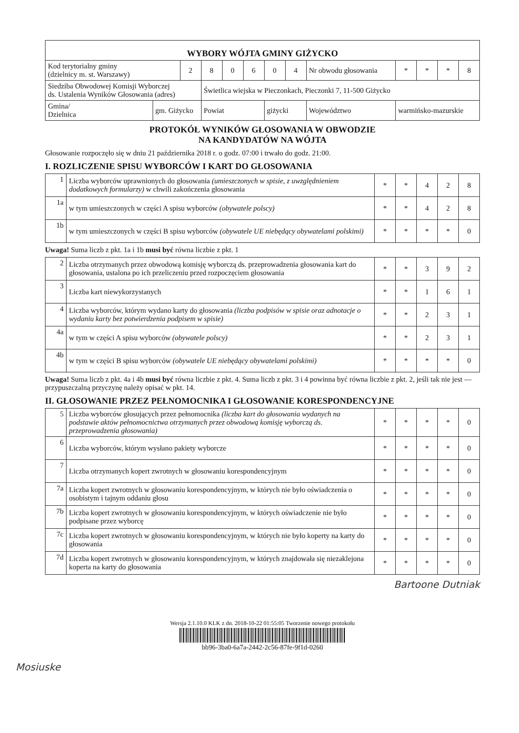| WYBORY WÓJTA GMINY GIŻYCKO | | | | | | | | | | | | | |
| Kod terytorialny gminy (dzielnicy m. st. Warszawy) | | 2 | 8 | 0 | 6 | 0 | 4 | Nr obwodu głosowania | | * | * | * | 8 |
| Siedziba Obwodowej Komisji Wyborczej ds. Ustalenia Wyników Głosowania (adres) | | | Świetlica wiejska w Pieczonkach, Pieczonki 7, 11-500 Giżycko | | | | | | | | | | |
| Gmina/ Dzielnica | gm. Giżycko | | Powiat | | | giżycki | | | Województwo | warmińsko-mazurskie | | | |
PROTOKÓŁ WYNIKÓW GŁOSOWANIA W OBWODZIE
NA KANDYDATÓW NA WÓJTA
Głosowanie rozpoczęło się w dniu 21 października 2018 r. o godz. 07:00 i trwało do godz. 21:00.
I. ROZLICZENIE SPISU WYBORCÓW I KART DO GŁOSOWANIA
| 1 | Liczba wyborców uprawnionych do głosowania (umieszczonych w spisie, z uwzględnieniem dodatkowych formularzy) w chwili zakończenia głosowania | * | * | 4 | 2 | 8 |
| 1a | w tym umieszczonych w części A spisu wyborców (obywatele polscy) | * | * | 4 | 2 | 8 |
| 1b | w tym umieszczonych w części B spisu wyborców (obywatele UE niebędący obywatelami polskimi) | * | * | * | * | 0 |
Uwaga! Suma liczb z pkt. 1a i 1b musi być równa liczbie z pkt. 1
| 2 | Liczba otrzymanych przez obwodową komisję wyborczą ds. przeprowadzenia głosowania kart do głosowania, ustalona po ich przeliczeniu przed rozpoczęciem głosowania | * | * | 3 | 9 | 2 |
| 3 | Liczba kart niewykorzystanych | * | * | 1 | 6 | 1 |
| 4 | Liczba wyborców, którym wydano karty do głosowania (liczba podpisów w spisie oraz adnotacje o wydaniu karty bez potwierdzenia podpisem w spisie) | * | * | 2 | 3 | 1 |
| 4a | w tym w części A spisu wyborców (obywatele polscy) | * | * | 2 | 3 | 1 |
| 4b | w tym w części B spisu wyborców (obywatele UE niebędący obywatelami polskimi) | * | * | * | * | 0 |
Uwaga! Suma liczb z pkt. 4a i 4b musi być równa liczbie z pkt. 4. Suma liczb z pkt. 3 i 4 powinna być równa liczbie z pkt. 2, jeśli tak nie jest — przypuszczalną przyczynę należy opisać w pkt. 14.
II. GŁOSOWANIE PRZEZ PEŁNOMOCNIKA I GŁOSOWANIE KORESPONDENCYJNE
| 5 | Liczba wyborców głosujących przez pełnomocnika (liczba kart do głosowania wydanych na podstawie aktów pełnomocnictwa otrzymanych przez obwodową komisję wyborczą ds. przeprowadzenia głosowania) | * | * | * | * | 0 |
| 6 | Liczba wyborców, którym wysłano pakiety wyborcze | * | * | * | * | 0 |
| 7 | Liczba otrzymanych kopert zwrotnych w głosowaniu korespondencyjnym | * | * | * | * | 0 |
| 7a | Liczba kopert zwrotnych w głosowaniu korespondencyjnym, w których nie było oświadczenia o osobistym i tajnym oddaniu głosu | * | * | * | * | 0 |
| 7b | Liczba kopert zwrotnych w głosowaniu korespondencyjnym, w których oświadczenie nie było podpisane przez wyborcę | * | * | * | * | 0 |
| 7c | Liczba kopert zwrotnych w głosowaniu korespondencyjnym, w których nie było koperty na karty do głosowania | * | * | * | * | 0 |
| 7d | Liczba kopert zwrotnych w głosowaniu korespondencyjnym, w których znajdowała się niezaklejona koperta na karty do głosowania | * | * | * | * | 0 |
Bartoone Dutniak
Wersja 2.1.10.0 KLK z dn. 2018-10-22 01:55:05 Tworzenie nowego protokołu
bb96-3ba0-6a7a-2442-2c56-87fe-9f1d-0260
Mosiuske